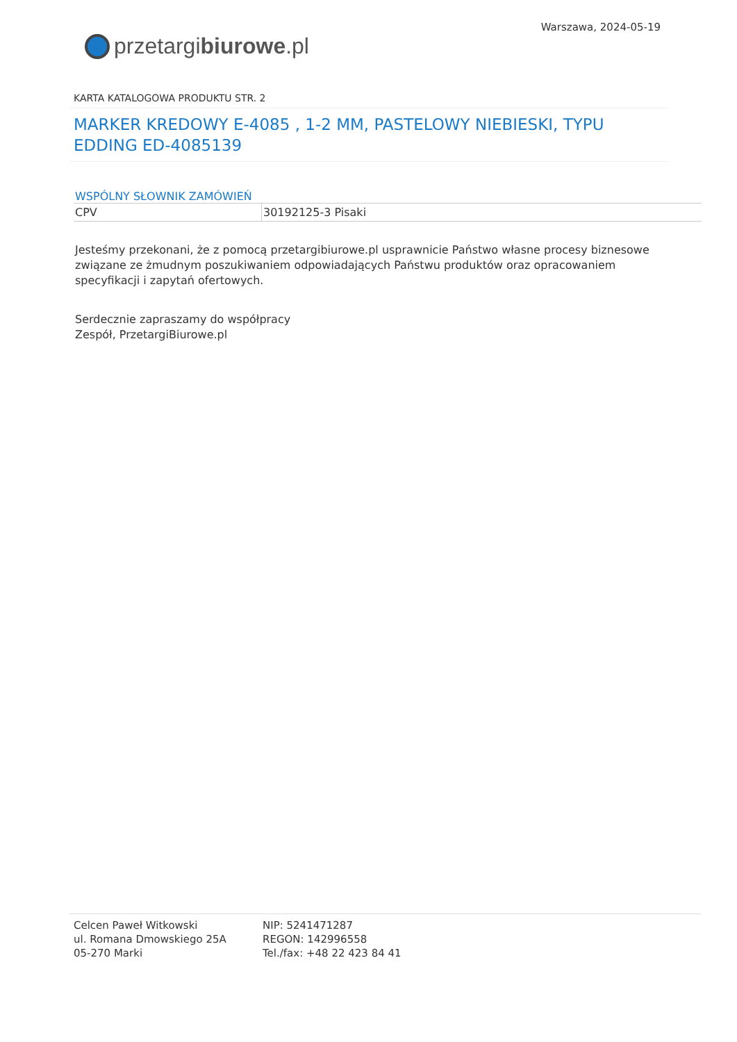przetargi biurowe.pl
Warszawa, 2024-05-19
KARTA KATALOGOWA PRODUKTU STR. 2
MARKER KREDOWY E-4085 , 1-2 MM, PASTELOWY NIEBIESKI, TYPU EDDING ED-4085139
WSPÓLNY SŁOWNIK ZAMÓWIEŃ
| CPV | 30192125-3 Pisaki |
Jesteśmy przekonani, że z pomocą przetargibiurowe.pl usprawnicie Państwo własne procesy biznesowe związane ze żmudnym poszukiwaniem odpowiadających Państwu produktów oraz opracowaniem specyfikacji i zapytań ofertowych.
Serdecznie zapraszamy do współpracy
Zespół, PrzetargiBiurowe.pl
Celcen Paweł Witkowski
ul. Romana Dmowskiego 25A
05-270 Marki
NIP: 5241471287
REGON: 142996558
Tel./fax: +48 22 423 84 41